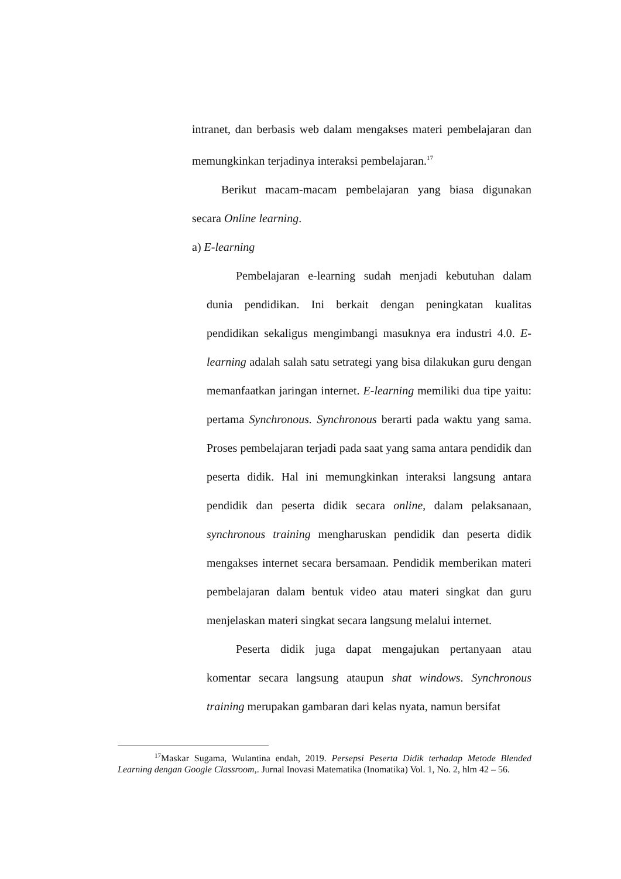intranet, dan berbasis web dalam mengakses materi pembelajaran dan memungkinkan terjadinya interaksi pembelajaran.<sup>17</sup>
Berikut macam-macam pembelajaran yang biasa digunakan secara Online learning.
a) E-learning
Pembelajaran e-learning sudah menjadi kebutuhan dalam dunia pendidikan. Ini berkait dengan peningkatan kualitas pendidikan sekaligus mengimbangi masuknya era industri 4.0. E-learning adalah salah satu setrategi yang bisa dilakukan guru dengan memanfaatkan jaringan internet. E-learning memiliki dua tipe yaitu: pertama Synchronous. Synchronous berarti pada waktu yang sama. Proses pembelajaran terjadi pada saat yang sama antara pendidik dan peserta didik. Hal ini memungkinkan interaksi langsung antara pendidik dan peserta didik secara online, dalam pelaksanaan, synchronous training mengharuskan pendidik dan peserta didik mengakses internet secara bersamaan. Pendidik memberikan materi pembelajaran dalam bentuk video atau materi singkat dan guru menjelaskan materi singkat secara langsung melalui internet.
Peserta didik juga dapat mengajukan pertanyaan atau komentar secara langsung ataupun shat windows. Synchronous training merupakan gambaran dari kelas nyata, namun bersifat
<sup>17</sup> Maskar Sugama, Wulantina endah, 2019. Persepsi Peserta Didik terhadap Metode Blended Learning dengan Google Classroom,. Jurnal Inovasi Matematika (Inomatika) Vol. 1, No. 2, hlm 42 – 56.